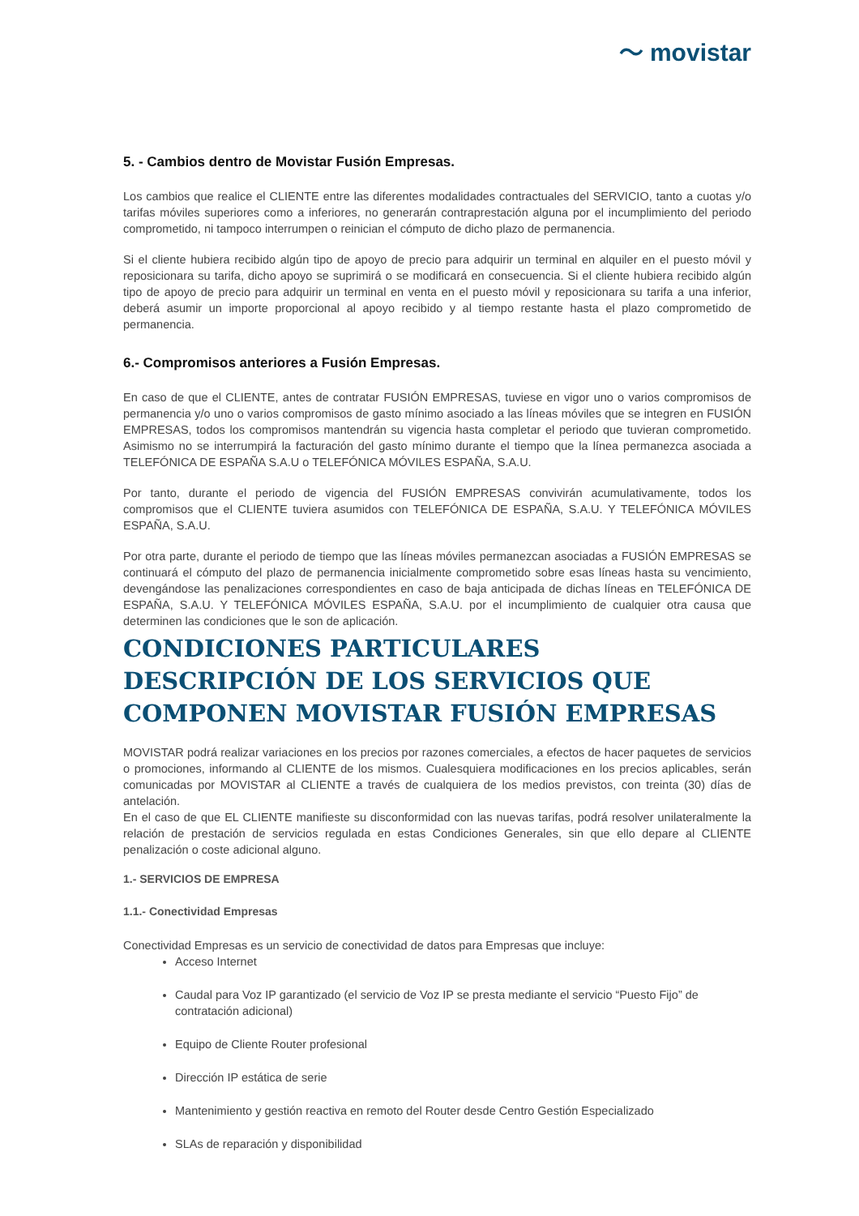〜 movistar
5. - Cambios dentro de Movistar Fusión Empresas.
Los cambios que realice el CLIENTE entre las diferentes modalidades contractuales del SERVICIO, tanto a cuotas y/o tarifas móviles superiores como a inferiores, no generarán contraprestación alguna por el incumplimiento del periodo comprometido, ni tampoco interrumpen o reinician el cómputo de dicho plazo de permanencia.
Si el cliente hubiera recibido algún tipo de apoyo de precio para adquirir un terminal en alquiler en el puesto móvil y reposicionara su tarifa, dicho apoyo se suprimirá o se modificará en consecuencia. Si el cliente hubiera recibido algún tipo de apoyo de precio para adquirir un terminal en venta en el puesto móvil y reposicionara su tarifa a una inferior, deberá asumir un importe proporcional al apoyo recibido y al tiempo restante hasta el plazo comprometido de permanencia.
6.- Compromisos anteriores a Fusión Empresas.
En caso de que el CLIENTE, antes de contratar FUSIÓN EMPRESAS, tuviese en vigor uno o varios compromisos de permanencia y/o uno o varios compromisos de gasto mínimo asociado a las líneas móviles que se integren en FUSIÓN EMPRESAS, todos los compromisos mantendrán su vigencia hasta completar el periodo que tuvieran comprometido. Asimismo no se interrumpirá la facturación del gasto mínimo durante el tiempo que la línea permanezca asociada a TELEFÓNICA DE ESPAÑA S.A.U o TELEFÓNICA MÓVILES ESPAÑA, S.A.U.
Por tanto, durante el periodo de vigencia del FUSIÓN EMPRESAS convivirán acumulativamente, todos los compromisos que el CLIENTE tuviera asumidos con TELEFÓNICA DE ESPAÑA, S.A.U. Y TELEFÓNICA MÓVILES ESPAÑA, S.A.U.
Por otra parte, durante el periodo de tiempo que las líneas móviles permanezcan asociadas a FUSIÓN EMPRESAS se continuará el cómputo del plazo de permanencia inicialmente comprometido sobre esas líneas hasta su vencimiento, devengándose las penalizaciones correspondientes en caso de baja anticipada de dichas líneas en TELEFÓNICA DE ESPAÑA, S.A.U. Y TELEFÓNICA MÓVILES ESPAÑA, S.A.U. por el incumplimiento de cualquier otra causa que determinen las condiciones que le son de aplicación.
CONDICIONES PARTICULARES
DESCRIPCIÓN DE LOS SERVICIOS QUE COMPONEN MOVISTAR FUSIÓN EMPRESAS
MOVISTAR podrá realizar variaciones en los precios por razones comerciales, a efectos de hacer paquetes de servicios o promociones, informando al CLIENTE de los mismos. Cualesquiera modificaciones en los precios aplicables, serán comunicadas por MOVISTAR al CLIENTE a través de cualquiera de los medios previstos, con treinta (30) días de antelación.
En el caso de que EL CLIENTE manifieste su disconformidad con las nuevas tarifas, podrá resolver unilateralmente la relación de prestación de servicios regulada en estas Condiciones Generales, sin que ello depare al CLIENTE penalización o coste adicional alguno.
1.- SERVICIOS DE EMPRESA
1.1.- Conectividad Empresas
Conectividad Empresas es un servicio de conectividad de datos para Empresas que incluye:
Acceso Internet
Caudal para Voz IP garantizado (el servicio de Voz IP se presta mediante el servicio “Puesto Fijo” de contratación adicional)
Equipo de Cliente Router profesional
Dirección IP estática de serie
Mantenimiento y gestión reactiva en remoto del Router desde Centro Gestión Especializado
SLAs de reparación y disponibilidad